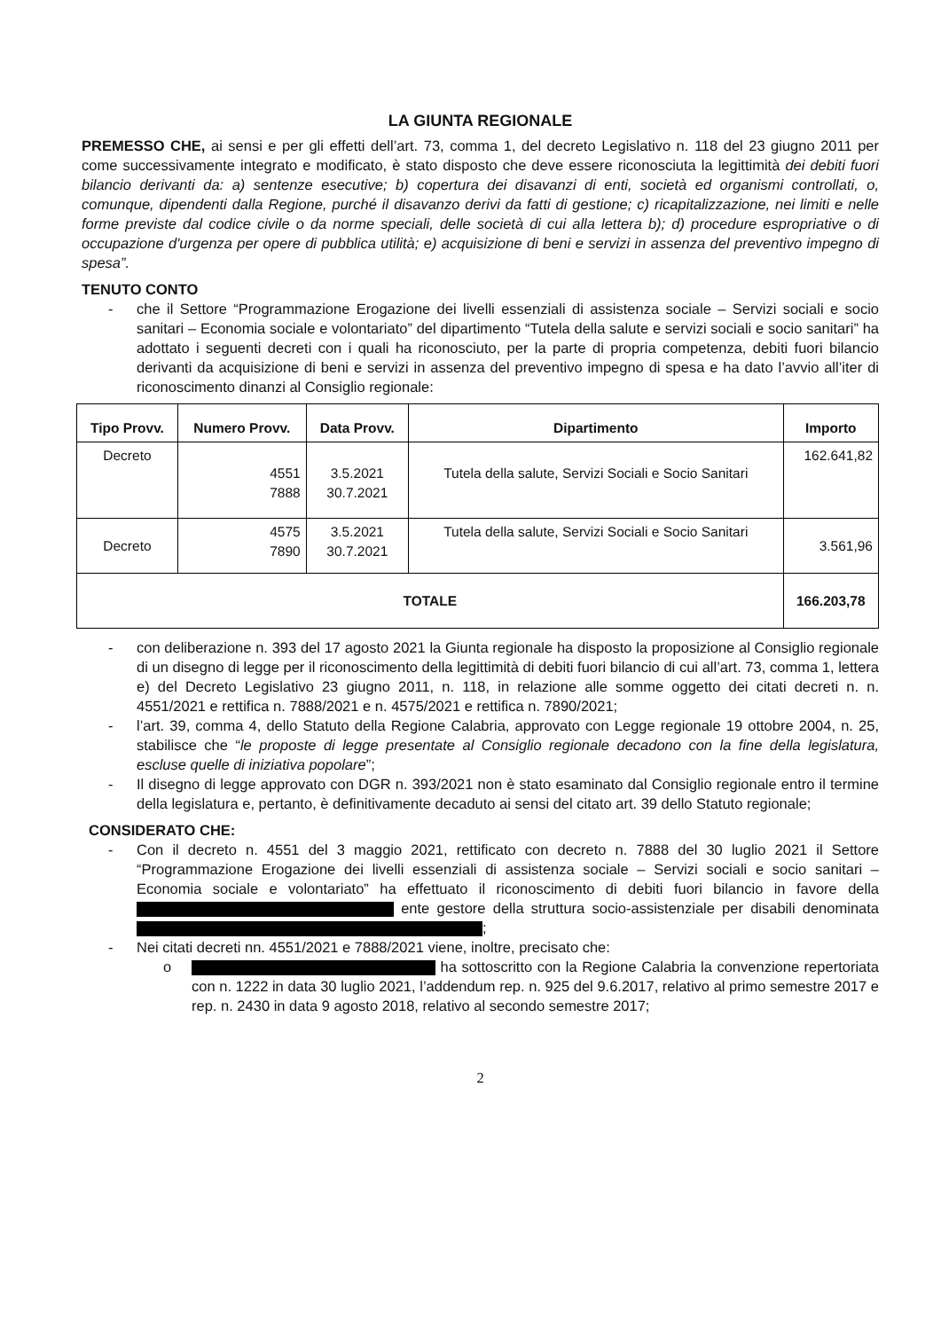LA GIUNTA REGIONALE
PREMESSO CHE, ai sensi e per gli effetti dell’art. 73, comma 1, del decreto Legislativo n. 118 del 23 giugno 2011 per come successivamente integrato e modificato, è stato disposto che deve essere riconosciuta la legittimità dei debiti fuori bilancio derivanti da: a) sentenze esecutive; b) copertura dei disavanzi di enti, società ed organismi controllati, o, comunque, dipendenti dalla Regione, purché il disavanzo derivi da fatti di gestione; c) ricapitalizzazione, nei limiti e nelle forme previste dal codice civile o da norme speciali, delle società di cui alla lettera b); d) procedure espropriative o di occupazione d'urgenza per opere di pubblica utilità; e) acquisizione di beni e servizi in assenza del preventivo impegno di spesa”.
TENUTO CONTO
- che il Settore “Programmazione Erogazione dei livelli essenziali di assistenza sociale – Servizi sociali e socio sanitari – Economia sociale e volontariato” del dipartimento “Tutela della salute e servizi sociali e socio sanitari” ha adottato i seguenti decreti con i quali ha riconosciuto, per la parte di propria competenza, debiti fuori bilancio derivanti da acquisizione di beni e servizi in assenza del preventivo impegno di spesa e ha dato l’avvio all’iter di riconoscimento dinanzi al Consiglio regionale:
| Tipo Provv. | Numero Provv. | Data Provv. | Dipartimento | Importo |
| --- | --- | --- | --- | --- |
| Decreto | 4551 7888 | 3.5.2021 30.7.2021 | Tutela della salute, Servizi Sociali e Socio Sanitari | 162.641,82 |
| Decreto | 4575 7890 | 3.5.2021 30.7.2021 | Tutela della salute, Servizi Sociali e Socio Sanitari | 3.561,96 |
| TOTALE | | | | 166.203,78 |
- con deliberazione n. 393 del 17 agosto 2021 la Giunta regionale ha disposto la proposizione al Consiglio regionale di un disegno di legge per il riconoscimento della legittimità di debiti fuori bilancio di cui all’art. 73, comma 1, lettera e) del Decreto Legislativo 23 giugno 2011, n. 118, in relazione alle somme oggetto dei citati decreti n. n. 4551/2021 e rettifica n. 7888/2021 e n. 4575/2021 e rettifica n. 7890/2021;
- l’art. 39, comma 4, dello Statuto della Regione Calabria, approvato con Legge regionale 19 ottobre 2004, n. 25, stabilisce che “le proposte di legge presentate al Consiglio regionale decadono con la fine della legislatura, escluse quelle di iniziativa popolare”;
- Il disegno di legge approvato con DGR n. 393/2021 non è stato esaminato dal Consiglio regionale entro il termine della legislatura e, pertanto, è definitivamente decaduto ai sensi del citato art. 39 dello Statuto regionale;
CONSIDERATO CHE:
- Con il decreto n. 4551 del 3 maggio 2021, rettificato con decreto n. 7888 del 30 luglio 2021 il Settore “Programmazione Erogazione dei livelli essenziali di assistenza sociale – Servizi sociali e socio sanitari – Economia sociale e volontariato” ha effettuato il riconoscimento di debiti fuori bilancio in favore della ente gestore della struttura socio-assistenziale per disabili denominata ;
- Nei citati decreti nn. 4551/2021 e 7888/2021 viene, inoltre, precisato che:
o ha sottoscritto con la Regione Calabria la convenzione repertoriata con n. 1222 in data 30 luglio 2021, l’addendum rep. n. 925 del 9.6.2017, relativo al primo semestre 2017 e rep. n. 2430 in data 9 agosto 2018, relativo al secondo semestre 2017;
2